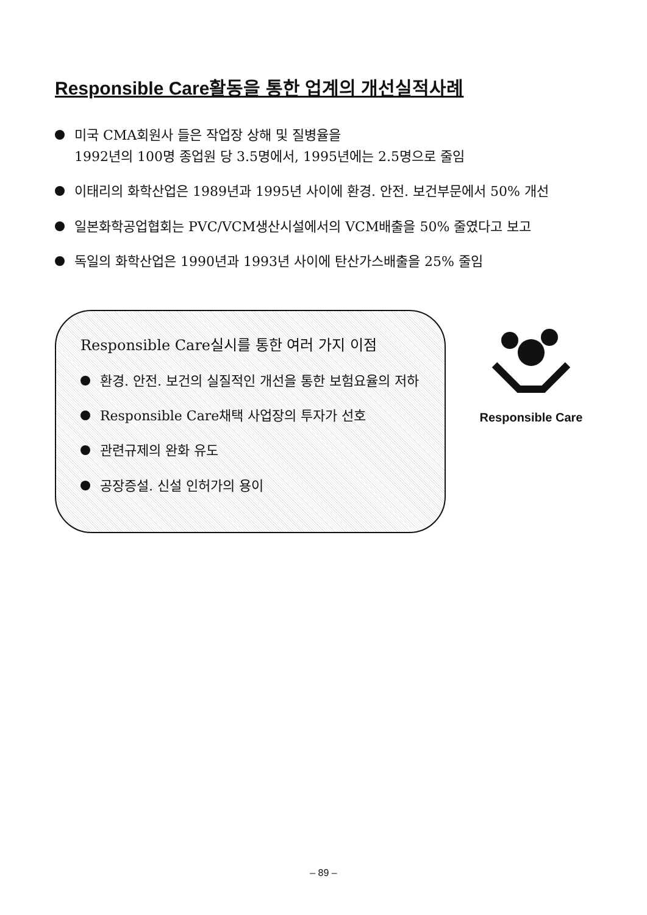Responsible Care활동을 통한 업계의 개선실적사례
미국 CMA회원사 들은 작업장 상해 및 질병율을
1992년의 100명 종업원 당 3.5명에서, 1995년에는 2.5명으로 줄임
이태리의 화학산업은 1989년과 1995년 사이에 환경. 안전. 보건부문에서 50% 개선
일본화학공업협회는 PVC/VCM생산시설에서의 VCM배출을 50% 줄였다고 보고
독일의 화학산업은 1990년과 1993년 사이에 탄산가스배출을 25% 줄임
Responsible Care실시를 통한 여러 가지 이점
환경. 안전. 보건의 실질적인 개선을 통한 보험요율의 저하
Responsible Care채택 사업장의 투자가 선호
관련규제의 완화 유도
공장증설. 신설 인허가의 용이
Responsible Care
– 89 –